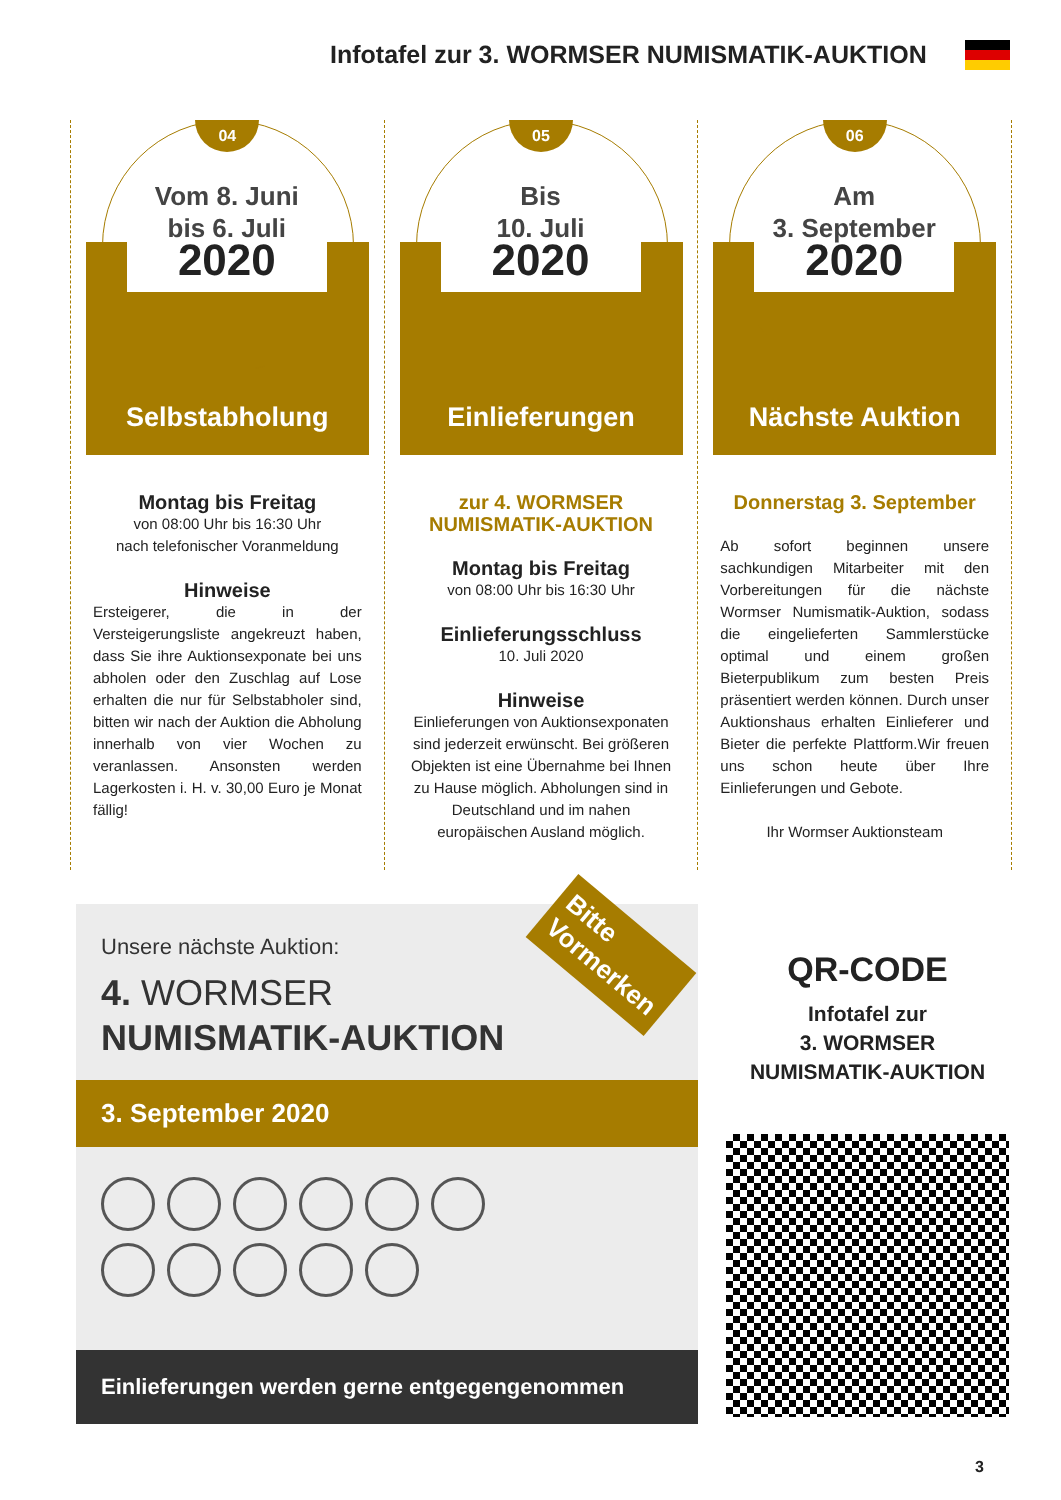Infotafel zur 3. WORMSER NUMISMATIK-AUKTION
04
Vom 8. Juni
bis 6. Juli
2020
Selbstabholung
Montag bis Freitag
von 08:00 Uhr bis 16:30 Uhr
nach telefonischer Voranmeldung
Hinweise
Ersteigerer, die in der Versteigerungsliste angekreuzt haben, dass Sie ihre Auktionsexponate bei uns abholen oder den Zuschlag auf Lose erhalten die nur für Selbstabholer sind, bitten wir nach der Auktion die Abholung innerhalb von vier Wochen zu veranlassen. Ansonsten werden Lagerkosten i. H. v. 30,00 Euro je Monat fällig!
05
Bis
10. Juli
2020
Einlieferungen
zur 4. WORMSER
NUMISMATIK-AUKTION
Montag bis Freitag
von 08:00 Uhr bis 16:30 Uhr
Einlieferungsschluss
10. Juli 2020
Hinweise
Einlieferungen von Auktionsexponaten sind jederzeit erwünscht. Bei größeren Objekten ist eine Übernahme bei Ihnen zu Hause möglich. Abholungen sind in Deutschland und im nahen europäischen Ausland möglich.
06
Am
3. September
2020
Nächste Auktion
Donnerstag 3. September
Ab sofort beginnen unsere sachkundigen Mitarbeiter mit den Vorbereitungen für die nächste Wormser Numismatik-Auktion, sodass die eingelieferten Sammlerstücke optimal und einem großen Bieterpublikum zum besten Preis präsentiert werden können. Durch unser Auktionshaus erhalten Einlieferer und Bieter die perfekte Plattform.Wir freuen uns schon heute über Ihre Einlieferungen und Gebote.
Ihr Wormser Auktionsteam
Bitte
Vormerken
Unsere nächste Auktion:
4. WORMSER
NUMISMATIK-AUKTION
3. September 2020
Einlieferungen werden gerne entgegengenommen
QR-CODE
Infotafel zur
3. WORMSER
NUMISMATIK-AUKTION
3